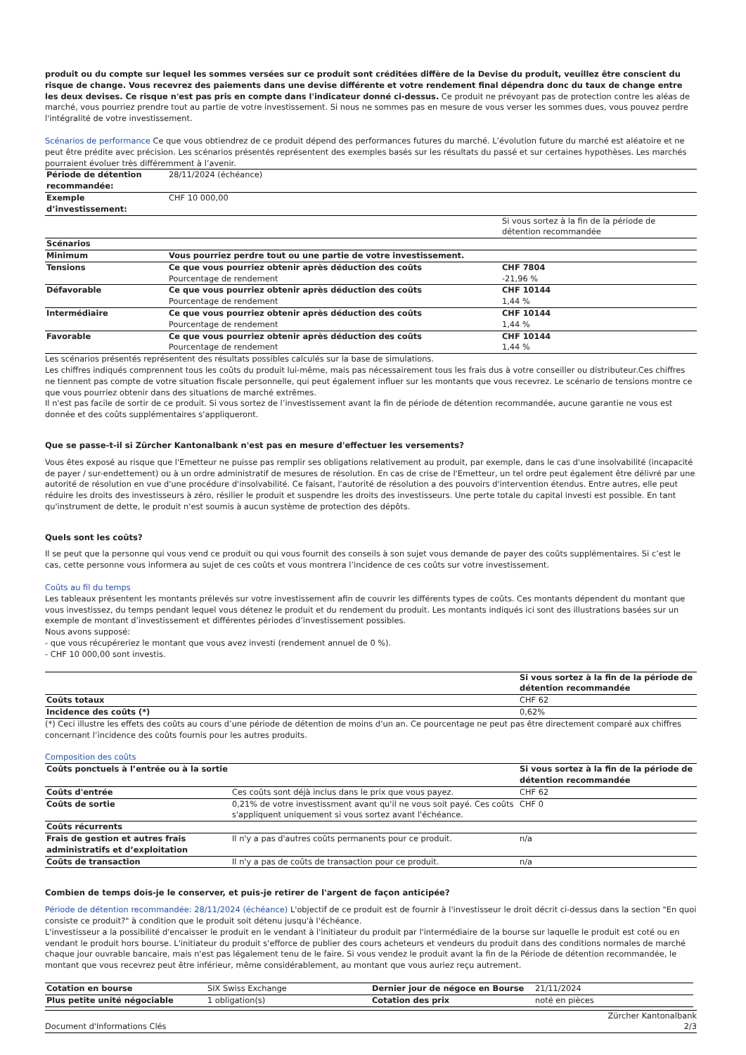produit ou du compte sur lequel les sommes versées sur ce produit sont créditées diffère de la Devise du produit, veuillez être conscient du risque de change. Vous recevrez des paiements dans une devise différente et votre rendement final dépendra donc du taux de change entre les deux devises. Ce risque n'est pas pris en compte dans l'indicateur donné ci-dessus. Ce produit ne prévoyant pas de protection contre les aléas de marché, vous pourriez prendre tout au partie de votre investissement. Si nous ne sommes pas en mesure de vous verser les sommes dues, vous pouvez perdre l'intégralité de votre investissement.
Scénarios de performance Ce que vous obtiendrez de ce produit dépend des performances futures du marché. L’évolution future du marché est aléatoire et ne peut être prédite avec précision. Les scénarios présentés représentent des exemples basés sur les résultats du passé et sur certaines hypothèses. Les marchés pourraient évoluer très différemment à l’avenir.
| Période de détention recommandée: | 28/11/2024 (échéance) | |
| Exemple d’investissement: | CHF 10 000,00 | |
| | | Si vous sortez à la fin de la période de détention recommandée |
| Scénarios | | |
| Minimum | Vous pourriez perdre tout ou une partie de votre investissement. | |
| Tensions | Ce que vous pourriez obtenir après déduction des coûts Pourcentage de rendement | CHF 7804 -21,96 % |
| Défavorable | Ce que vous pourriez obtenir après déduction des coûts Pourcentage de rendement | CHF 10144 1,44 % |
| Intermédiaire | Ce que vous pourriez obtenir après déduction des coûts Pourcentage de rendement | CHF 10144 1,44 % |
| Favorable | Ce que vous pourriez obtenir après déduction des coûts Pourcentage de rendement | CHF 10144 1,44 % |
Les scénarios présentés représentent des résultats possibles calculés sur la base de simulations.
Les chiffres indiqués comprennent tous les coûts du produit lui-même, mais pas nécessairement tous les frais dus à votre conseiller ou distributeur.Ces chiffres ne tiennent pas compte de votre situation fiscale personnelle, qui peut également influer sur les montants que vous recevrez. Le scénario de tensions montre ce que vous pourriez obtenir dans des situations de marché extrêmes.
Il n'est pas facile de sortir de ce produit. Si vous sortez de l’investissement avant la fin de période de détention recommandée, aucune garantie ne vous est donnée et des coûts supplémentaires s'appliqueront.
Que se passe-t-il si Zürcher Kantonalbank n'est pas en mesure d'effectuer les versements?
Vous êtes exposé au risque que l'Emetteur ne puisse pas remplir ses obligations relativement au produit, par exemple, dans le cas d'une insolvabilité (incapacité de payer / sur-endettement) ou à un ordre administratif de mesures de résolution. En cas de crise de l'Emetteur, un tel ordre peut également être délivré par une autorité de résolution en vue d'une procédure d'insolvabilité. Ce faisant, l'autorité de résolution a des pouvoirs d'intervention étendus. Entre autres, elle peut réduire les droits des investisseurs à zéro, résilier le produit et suspendre les droits des investisseurs. Une perte totale du capital investi est possible. En tant qu'instrument de dette, le produit n'est soumis à aucun système de protection des dépôts.
Quels sont les coûts?
Il se peut que la personne qui vous vend ce produit ou qui vous fournit des conseils à son sujet vous demande de payer des coûts supplémentaires. Si c’est le cas, cette personne vous informera au sujet de ces coûts et vous montrera l’incidence de ces coûts sur votre investissement.
Coûts au fil du temps
Les tableaux présentent les montants prélevés sur votre investissement afin de couvrir les différents types de coûts. Ces montants dépendent du montant que vous investissez, du temps pendant lequel vous détenez le produit et du rendement du produit. Les montants indiqués ici sont des illustrations basées sur un exemple de montant d’investissement et différentes périodes d’investissement possibles.
Nous avons supposé:
- que vous récupéreriez le montant que vous avez investi (rendement annuel de 0 %).
- CHF 10 000,00 sont investis.
| | Si vous sortez à la fin de la période de détention recommandée |
| Coûts totaux | CHF 62 |
| Incidence des coûts (*) | 0,62% |
(*) Ceci illustre les effets des coûts au cours d’une période de détention de moins d’un an. Ce pourcentage ne peut pas être directement comparé aux chiffres concernant l’incidence des coûts fournis pour les autres produits.
Composition des coûts
| Coûts ponctuels à l’entrée ou à la sortie | | Si vous sortez à la fin de la période de détention recommandée |
| --- | --- | --- |
| Coûts d'entrée | Ces coûts sont déjà inclus dans le prix que vous payez. | CHF 62 |
| Coûts de sortie | 0,21% de votre investissment avant qu'il ne vous soit payé. Ces coûts s'appliquent uniquement si vous sortez avant l'échéance. | CHF 0 |
| Coûts récurrents | | |
| Frais de gestion et autres frais administratifs et d’exploitation | Il n'y a pas d'autres coûts permanents pour ce produit. | n/a |
| Coûts de transaction | Il n'y a pas de coûts de transaction pour ce produit. | n/a |
Combien de temps dois-je le conserver, et puis-je retirer de l'argent de façon anticipée?
Période de détention recommandée: 28/11/2024 (échéance) L'objectif de ce produit est de fournir à l'investisseur le droit décrit ci-dessus dans la section "En quoi consiste ce produit?" à condition que le produit soit détenu jusqu'à l'échéance.
L'investisseur a la possibilité d'encaisser le produit en le vendant à l'initiateur du produit par l'intermédiaire de la bourse sur laquelle le produit est coté ou en vendant le produit hors bourse. L'initiateur du produit s'efforce de publier des cours acheteurs et vendeurs du produit dans des conditions normales de marché chaque jour ouvrable bancaire, mais n'est pas légalement tenu de le faire. Si vous vendez le produit avant la fin de la Période de détention recommandée, le montant que vous recevrez peut être inférieur, même considérablement, au montant que vous auriez reçu autrement.
| Cotation en bourse | SIX Swiss Exchange | Dernier jour de négoce en Bourse | 21/11/2024 |
| Plus petite unité négociable | 1 obligation(s) | Cotation des prix | noté en pièces |
Document d'Informations Clés Zürcher Kantonalbank
2/3